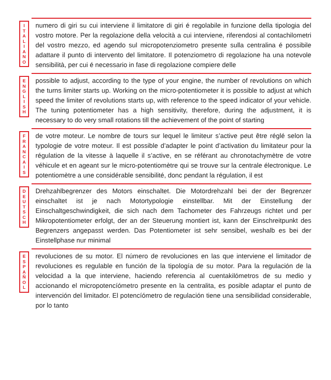I
T
A
L
I
A
N
O
numero di giri su cui interviene il limitatore di giri é regolabile in funzione della tipologia del vostro motore. Per la regolazione della velocità a cui interviene, riferendosi al contachilometri del vostro mezzo, ed agendo sul micropotenziometro presente sulla centralina é possibile adattare il punto di intervento del limitatore. Il potenziometro di regolazione ha una notevole sensibilità, per cui é necessario in fase di regolazione compiere delle
E
N
G
L
I
S
H
possible to adjust, according to the type of your engine, the number of revolutions on which the turns limiter starts up. Working on the micro-potentiometer it is possible to adjust at which speed the limiter of revolutions starts up, with reference to the speed indicator of your vehicle. The tuning potentiometer has a high sensitivity, therefore, during the adjustment, it is necessary to do very small rotations till the achievement of the point of starting
F
R
A
N
C
A
I
S
de votre moteur. Le nombre de tours sur lequel le limiteur s’active peut être réglé selon la typologie de votre moteur. Il est possible d’adapter le point d’activation du limitateur pour la régulation de la vitesse à laquelle il s’active, en se référant au chronotachymètre de votre véhicule et en ageant sur le micro-potentiomètre qui se trouve sur la centrale électronique. Le potentiomètre a une considérable sensibilité, donc pendant la régulation, il est
D
E
U
T
S
C
H
Drehzahlbegrenzer des Motors einschaltet. Die Motordrehzahl bei der der Begrenzer einschaltet ist je nach Motortypologie einstellbar. Mit der Einstellung der Einschaltgeschwindigkeit, die sich nach dem Tachometer des Fahrzeugs richtet und per Mikropotentiometer erfolgt, der an der Steuerung montiert ist, kann der Einschreitpunkt des Begrenzers angepasst werden. Das Potentiometer ist sehr sensibel, weshalb es bei der Einstellphase nur minimal
E
S
P
A
Ñ
O
L
revoluciones de su motor. El número de revoluciones en las que interviene el limitador de revoluciones es regulable en función de la tipología de su motor. Para la regulación de la velocidad a la que interviene, haciendo referencia al cuentakilómetros de su medio y accionando el micropotencíómetro presente en la centralita, es posible adaptar el punto de intervención del limitador. El potencíómetro de regulación tiene una sensibilidad considerable, por lo tanto